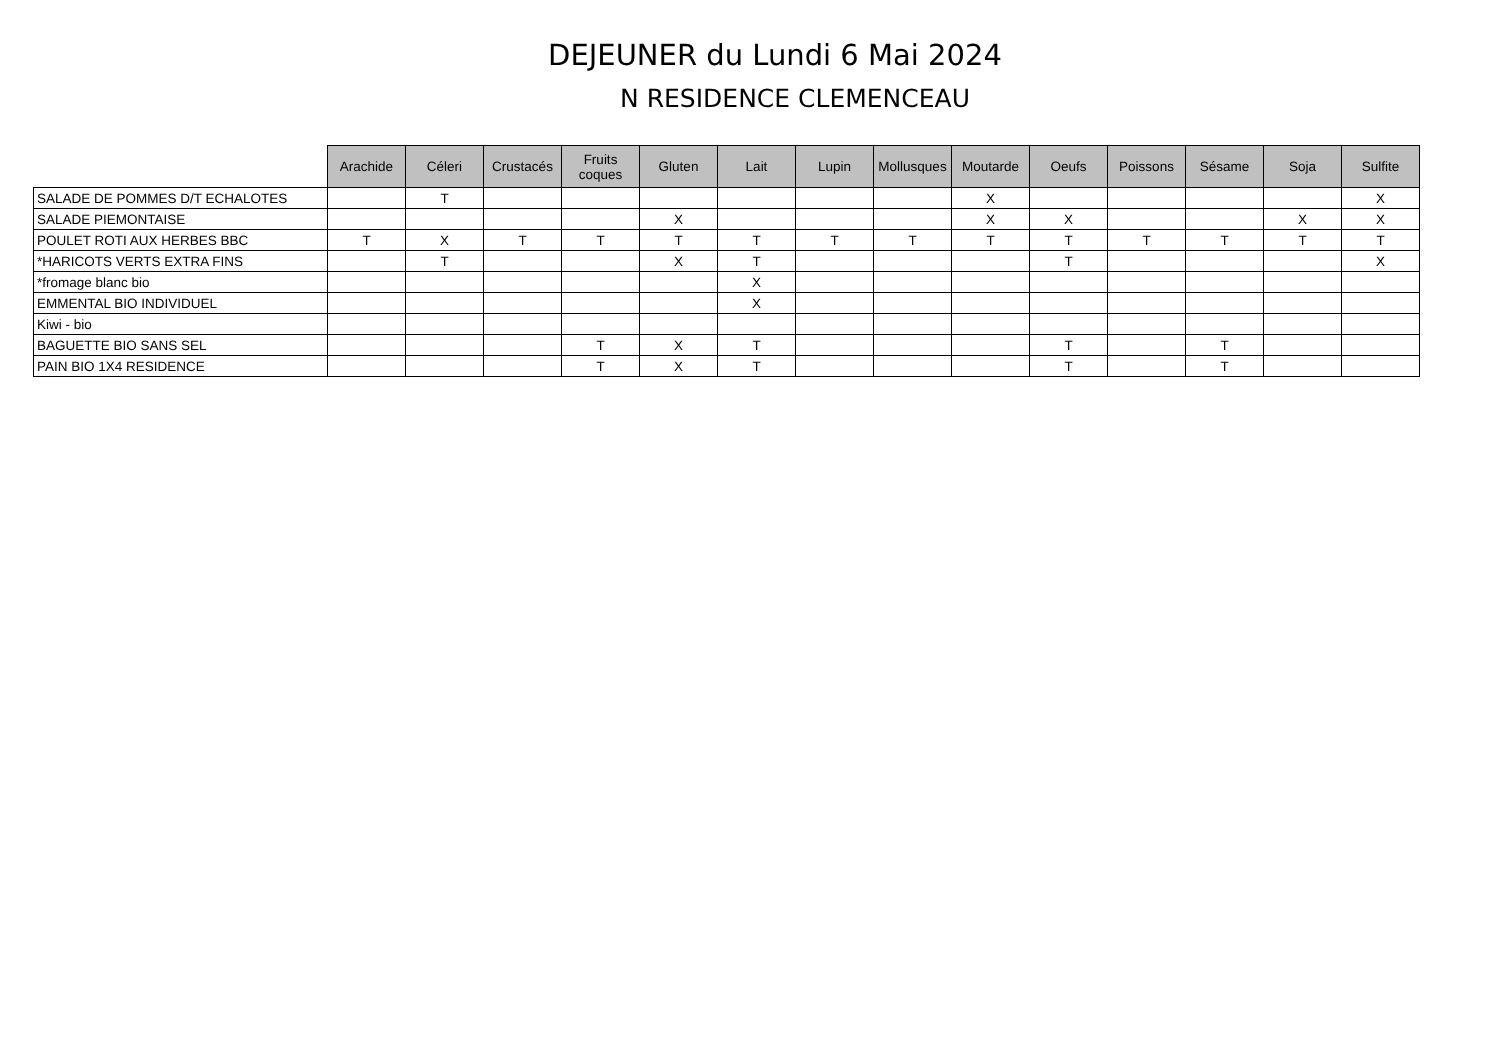DEJEUNER du Lundi 6 Mai 2024
N RESIDENCE CLEMENCEAU
| | Arachide | Céleri | Crustacés | Fruits coques | Gluten | Lait | Lupin | Mollusques | Moutarde | Oeufs | Poissons | Sésame | Soja | Sulfite |
| --- | --- | --- | --- | --- | --- | --- | --- | --- | --- | --- | --- | --- | --- | --- |
| SALADE DE POMMES D/T ECHALOTES | | T | | | | | | | X | | | | | X |
| SALADE PIEMONTAISE | | | | | X | | | | X | X | | | X | X |
| POULET ROTI AUX HERBES BBC | T | X | T | T | T | T | T | T | T | T | T | T | T | T |
| *HARICOTS VERTS EXTRA FINS | | T | | | X | T | | | | T | | | | X |
| *fromage blanc bio | | | | | | X | | | | | | | | |
| EMMENTAL BIO INDIVIDUEL | | | | | | X | | | | | | | | |
| Kiwi - bio | | | | | | | | | | | | | | |
| BAGUETTE BIO SANS SEL | | | | T | X | T | | | | T | | T | | |
| PAIN BIO 1X4 RESIDENCE | | | | T | X | T | | | | T | | T | | |